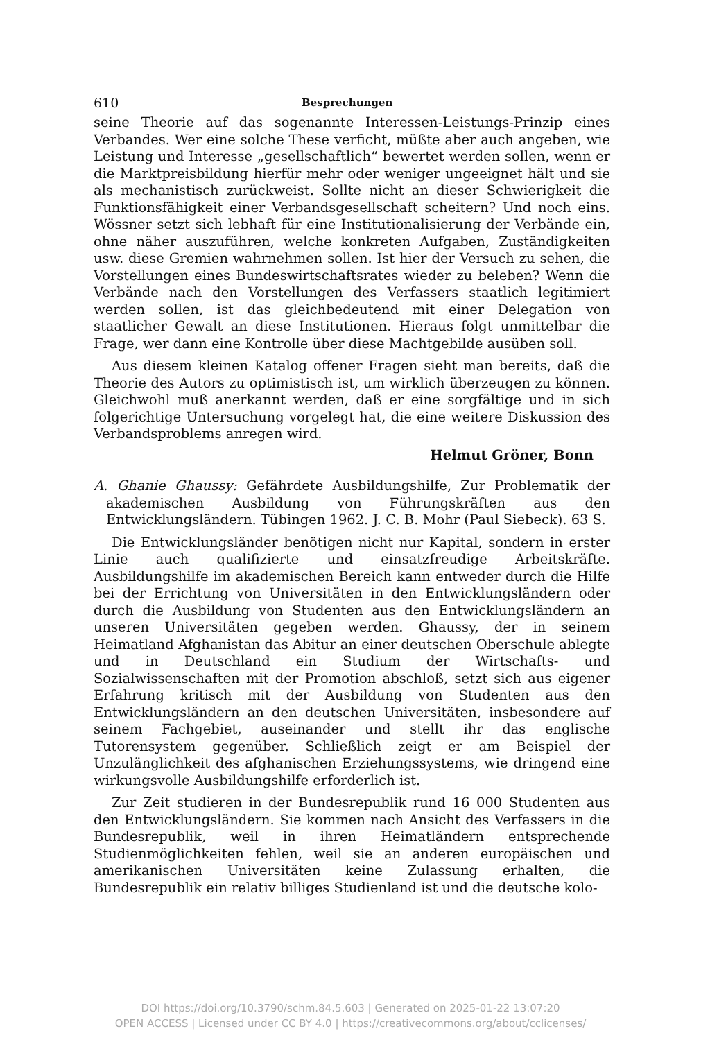610 Besprechungen
seine Theorie auf das sogenannte Interessen-Leistungs-Prinzip eines Verbandes. Wer eine solche These verficht, müßte aber auch angeben, wie Leistung und Interesse „gesellschaftlich“ bewertet werden sollen, wenn er die Marktpreisbildung hierfür mehr oder weniger ungeeignet hält und sie als mechanistisch zurückweist. Sollte nicht an dieser Schwierigkeit die Funktionsfähigkeit einer Verbandsgesellschaft scheitern? Und noch eins. Wössner setzt sich lebhaft für eine Institutionalisierung der Verbände ein, ohne näher auszuführen, welche konkreten Aufgaben, Zuständigkeiten usw. diese Gremien wahrnehmen sollen. Ist hier der Versuch zu sehen, die Vorstellungen eines Bundeswirtschaftsrates wieder zu beleben? Wenn die Verbände nach den Vorstellungen des Verfassers staatlich legitimiert werden sollen, ist das gleichbedeutend mit einer Delegation von staatlicher Gewalt an diese Institutionen. Hieraus folgt unmittelbar die Frage, wer dann eine Kontrolle über diese Machtgebilde ausüben soll.
Aus diesem kleinen Katalog offener Fragen sieht man bereits, daß die Theorie des Autors zu optimistisch ist, um wirklich überzeugen zu können. Gleichwohl muß anerkannt werden, daß er eine sorgfältige und in sich folgerichtige Untersuchung vorgelegt hat, die eine weitere Diskussion des Verbandsproblems anregen wird.
Helmut Gröner, Bonn
A. Ghanie Ghaussy: Gefährdete Ausbildungshilfe, Zur Problematik der akademischen Ausbildung von Führungskräften aus den Entwicklungsländern. Tübingen 1962. J. C. B. Mohr (Paul Siebeck). 63 S.
Die Entwicklungsländer benötigen nicht nur Kapital, sondern in erster Linie auch qualifizierte und einsatzfreudige Arbeitskräfte. Ausbildungshilfe im akademischen Bereich kann entweder durch die Hilfe bei der Errichtung von Universitäten in den Entwicklungsländern oder durch die Ausbildung von Studenten aus den Entwicklungsländern an unseren Universitäten gegeben werden. Ghaussy, der in seinem Heimatland Afghanistan das Abitur an einer deutschen Oberschule ablegte und in Deutschland ein Studium der Wirtschafts- und Sozialwissenschaften mit der Promotion abschloß, setzt sich aus eigener Erfahrung kritisch mit der Ausbildung von Studenten aus den Entwicklungsländern an den deutschen Universitäten, insbesondere auf seinem Fachgebiet, auseinander und stellt ihr das englische Tutorensystem gegenüber. Schließlich zeigt er am Beispiel der Unzulänglichkeit des afghanischen Erziehungssystems, wie dringend eine wirkungsvolle Ausbildungshilfe erforderlich ist.
Zur Zeit studieren in der Bundesrepublik rund 16 000 Studenten aus den Entwicklungsländern. Sie kommen nach Ansicht des Verfassers in die Bundesrepublik, weil in ihren Heimatländern entsprechende Studienmöglichkeiten fehlen, weil sie an anderen europäischen und amerikanischen Universitäten keine Zulassung erhalten, die Bundesrepublik ein relativ billiges Studienland ist und die deutsche kolo-
DOI https://doi.org/10.3790/schm.84.5.603 | Generated on 2025-01-22 13:07:20
OPEN ACCESS | Licensed under CC BY 4.0 | https://creativecommons.org/about/cclicenses/